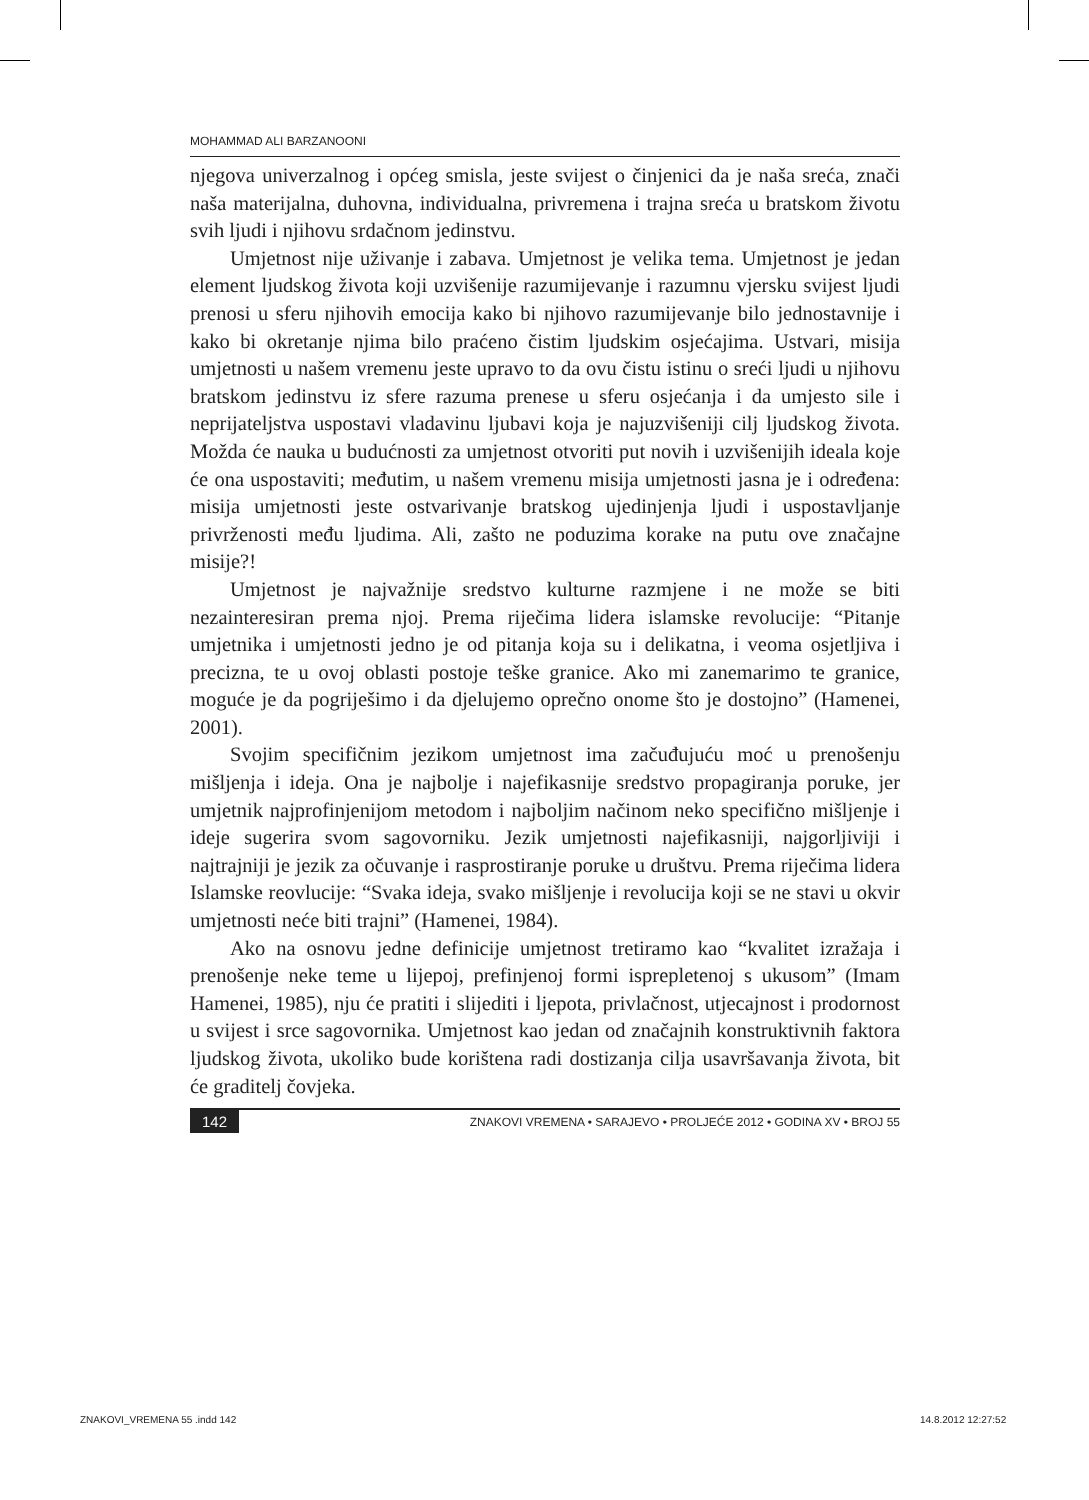MOHAMMAD ALI BARZANOONI
njegova univerzalnog i općeg smisla, jeste svijest o činjenici da je naša sreća, znači naša materijalna, duhovna, individualna, privremena i trajna sreća u bratskom životu svih ljudi i njihovu srdačnom jedinstvu.
Umjetnost nije uživanje i zabava. Umjetnost je velika tema. Umjetnost je jedan element ljudskog života koji uzvišenije razumijevanje i razumnu vjersku svijest ljudi prenosi u sferu njihovih emocija kako bi njihovo razumijevanje bilo jednostavnije i kako bi okretanje njima bilo praćeno čistim ljudskim osjećajima. Ustvari, misija umjetnosti u našem vremenu jeste upravo to da ovu čistu istinu o sreći ljudi u njihovu bratskom jedinstvu iz sfere razuma prenese u sferu osjećanja i da umjesto sile i neprijateljstva uspostavi vladavinu ljubavi koja je najuzvišeniji cilj ljudskog života. Možda će nauka u budućnosti za umjetnost otvoriti put novih i uzvišenijih ideala koje će ona uspostaviti; međutim, u našem vremenu misija umjetnosti jasna je i određena: misija umjetnosti jeste ostvarivanje bratskog ujedinjenja ljudi i uspostavljanje privrženosti među ljudima. Ali, zašto ne poduzima korake na putu ove značajne misije?!
Umjetnost je najvažnije sredstvo kulturne razmjene i ne može se biti nezainteresiran prema njoj. Prema riječima lidera islamske revolucije: “Pitanje umjetnika i umjetnosti jedno je od pitanja koja su i delikatna, i veoma osjetljiva i precizna, te u ovoj oblasti postoje teške granice. Ako mi zanemarimo te granice, moguće je da pogriješimo i da djelujemo oprečno onome što je dostojno” (Hamenei, 2001).
Svojim specifičnim jezikom umjetnost ima začuđujuću moć u prenošenju mišljenja i ideja. Ona je najbolje i najefikasnije sredstvo propagiranja poruke, jer umjetnik najprofinjenijom metodom i najboljim načinom neko specifično mišljenje i ideje sugerira svom sagovorniku. Jezik umjetnosti najefikasniji, najgorljiviji i najtrajniji je jezik za očuvanje i rasprostiranje poruke u društvu. Prema riječima lidera Islamske reovlucije: “Svaka ideja, svako mišljenje i revolucija koji se ne stavi u okvir umjetnosti neće biti trajni” (Hamenei, 1984).
Ako na osnovu jedne definicije umjetnost tretiramo kao “kvalitet izražaja i prenošenje neke teme u lijepoj, prefinjenoj formi isprepletenoj s ukusom” (Imam Hamenei, 1985), nju će pratiti i slijediti i ljepota, privlačnost, utjecajnost i prodornost u svijest i srce sagovornika. Umjetnost kao jedan od značajnih konstruktivnih faktora ljudskog života, ukoliko bude korištena radi dostizanja cilja usavršavanja života, bit će graditelj čovjeka.
142 ZNAKOVI VREMENA • SARAJEVO • PROLJEĆE 2012 • GODINA XV • BROJ 55
ZNAKOVI_VREMENA 55 .indd 142 14.8.2012 12:27:52